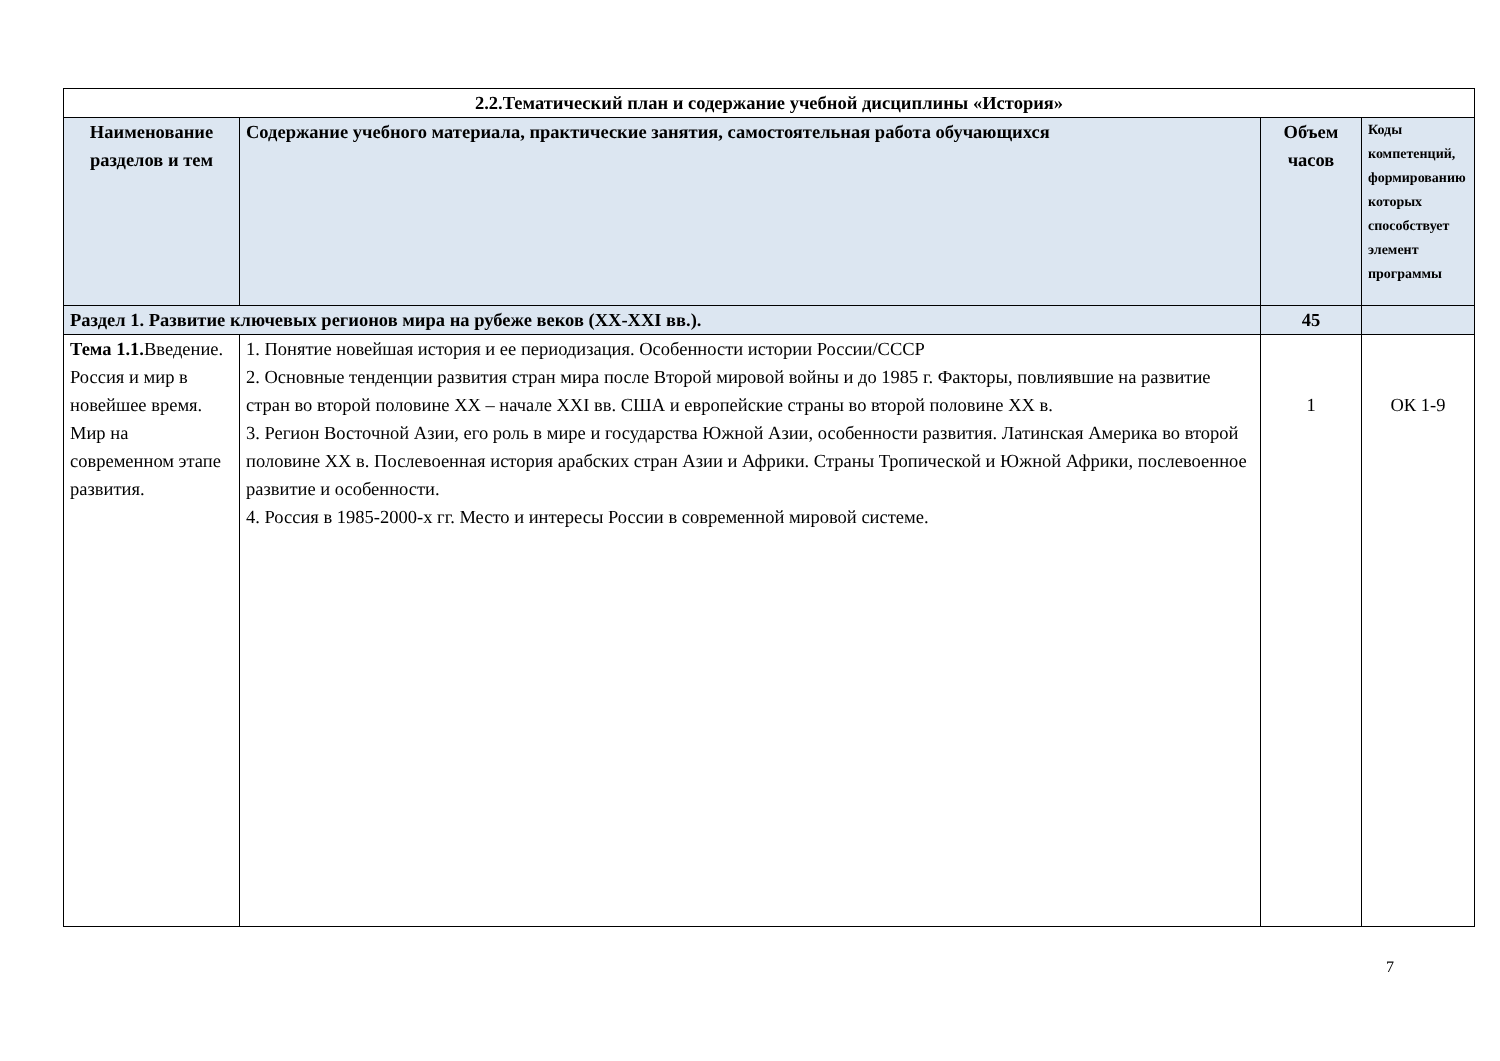| 2.2.Тематический план и содержание учебной дисциплины «История» | | | |
| Наименование разделов и тем | Содержание учебного материала, практические занятия, самостоятельная работа обучающихся | Объем часов | Коды компетенций, формированию которых способствует элемент программы |
| Раздел 1. Развитие ключевых регионов мира на рубеже веков (XX-XXI вв.). | | 45 | |
| Тема 1.1. Введение. Россия и мир в новейшее время. Мир на современном этапе развития. | 1. Понятие новейшая история и ее периодизация. Особенности истории России/СССР 2. Основные тенденции развития стран мира после Второй мировой войны и до 1985 г. Факторы, повлиявшие на развитие стран во второй половине XX – начале XXI вв. США и европейские страны во второй половине XX в. 3. Регион Восточной Азии, его роль в мире и государства Южной Азии, особенности развития. Латинская Америка во второй половине XX в. Послевоенная история арабских стран Азии и Африки. Страны Тропической и Южной Африки, послевоенное развитие и особенности. 4. Россия в 1985-2000-х гг. Место и интересы России в современной мировой системе. | 1 | ОК 1-9 |
7